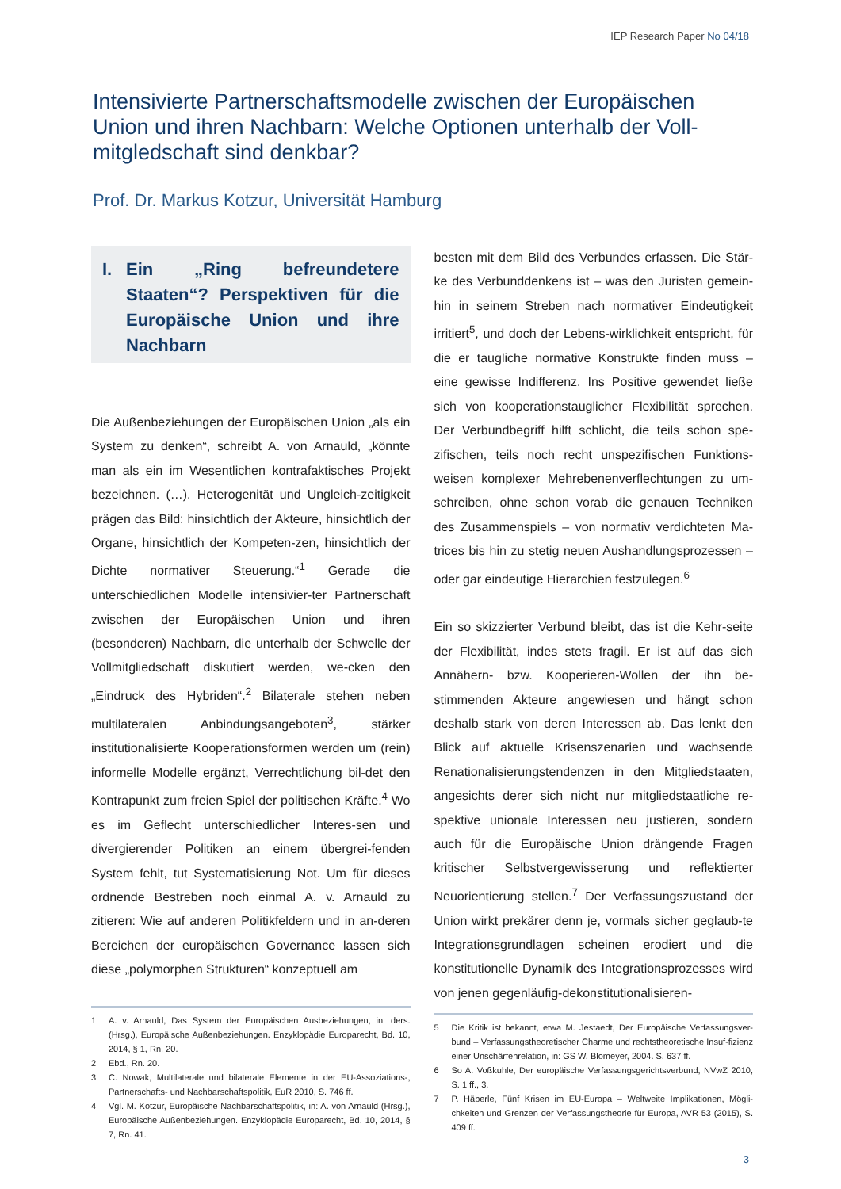IEP Research Paper No 04/18
Intensivierte Partnerschaftsmodelle zwischen der Europäischen Union und ihren Nachbarn: Welche Optionen unterhalb der Voll-mitgledschaft sind denkbar?
Prof. Dr. Markus Kotzur, Universität Hamburg
I. Ein „Ring befreundetere Staaten“? Perspektiven für die Europäische Union und ihre Nachbarn
Die Außenbeziehungen der Europäischen Union „als ein System zu denken“, schreibt A. von Arnauld, „könnte man als ein im Wesentlichen kontrafaktisches Projekt bezeichnen. (…). Heterogenität und Ungleich-zeitigkeit prägen das Bild: hinsichtlich der Akteure, hinsichtlich der Organe, hinsichtlich der Kompeten-zen, hinsichtlich der Dichte normativer Steuerung.“<sup>1</sup> Gerade die unterschiedlichen Modelle intensivier-ter Partnerschaft zwischen der Europäischen Union und ihren (besonderen) Nachbarn, die unterhalb der Schwelle der Vollmitgliedschaft diskutiert werden, we-cken den „Eindruck des Hybriden“.<sup>2</sup> Bilaterale stehen neben multilateralen Anbindungsangeboten<sup>3</sup>, stärker institutionalisierte Kooperationsformen werden um (rein) informelle Modelle ergänzt, Verrechtlichung bil-det den Kontrapunkt zum freien Spiel der politischen Kräfte.<sup>4</sup> Wo es im Geflecht unterschiedlicher Interes-sen und divergierender Politiken an einem übergrei-fenden System fehlt, tut Systematisierung Not. Um für dieses ordnende Bestreben noch einmal A. v. Arnauld zu zitieren: Wie auf anderen Politikfeldern und in an-deren Bereichen der europäischen Governance lassen sich diese „polymorphen Strukturen“ konzeptuell am
1 A. v. Arnauld, Das System der Europäischen Ausbeziehungen, in: ders. (Hrsg.), Europäische Außenbeziehungen. Enzyklopädie Europarecht, Bd. 10, 2014, § 1, Rn. 20.
2 Ebd., Rn. 20.
3 C. Nowak, Multilaterale und bilaterale Elemente in der EU-Assoziations-, Partnerschafts- und Nachbarschaftspolitik, EuR 2010, S. 746 ff.
4 Vgl. M. Kotzur, Europäische Nachbarschaftspolitik, in: A. von Arnauld (Hrsg.), Europäische Außenbeziehungen. Enzyklopädie Europarecht, Bd. 10, 2014, § 7, Rn. 41.
besten mit dem Bild des Verbundes erfassen. Die Stär-ke des Verbunddenkens ist – was den Juristen gemein-hin in seinem Streben nach normativer Eindeutigkeit irritiert<sup>5</sup>, und doch der Lebens-wirklichkeit entspricht, für die er taugliche normative Konstrukte finden muss – eine gewisse Indifferenz. Ins Positive gewendet ließe sich von kooperationstauglicher Flexibilität sprechen. Der Verbundbegriff hilft schlicht, die teils schon spe-zifischen, teils noch recht unspezifischen Funktions-weisen komplexer Mehrebenenverflechtungen zu um-schreiben, ohne schon vorab die genauen Techniken des Zusammenspiels – von normativ verdichteten Ma-trices bis hin zu stetig neuen Aushandlungsprozessen – oder gar eindeutige Hierarchien festzulegen.<sup>6</sup>
Ein so skizzierter Verbund bleibt, das ist die Kehr-seite der Flexibilität, indes stets fragil. Er ist auf das sich Annähern- bzw. Kooperieren-Wollen der ihn be-stimmenden Akteure angewiesen und hängt schon deshalb stark von deren Interessen ab. Das lenkt den Blick auf aktuelle Krisenszenarien und wachsende Renationalisierungstendenzen in den Mitgliedstaaten, angesichts derer sich nicht nur mitgliedstaatliche re-spektive unionale Interessen neu justieren, sondern auch für die Europäische Union drängende Fragen kritischer Selbstvergewisserung und reflektierter Neuorientierung stellen.<sup>7</sup> Der Verfassungszustand der Union wirkt prekärer denn je, vormals sicher geglaub-te Integrationsgrundlagen scheinen erodiert und die konstitutionelle Dynamik des Integrationsprozesses wird von jenen gegenläufig-dekonstitutionalisieren-
5 Die Kritik ist bekannt, etwa M. Jestaedt, Der Europäische Verfassungsver-bund – Verfassungstheoretischer Charme und rechtstheoretische Insuf-fizienz einer Unschärfenrelation, in: GS W. Blomeyer, 2004. S. 637 ff.
6 So A. Voßkuhle, Der europäische Verfassungsgerichtsverbund, NVwZ 2010, S. 1 ff., 3.
7 P. Häberle, Fünf Krisen im EU-Europa – Weltweite Implikationen, Mögli-chkeiten und Grenzen der Verfassungstheorie für Europa, AVR 53 (2015), S. 409 ff.
3